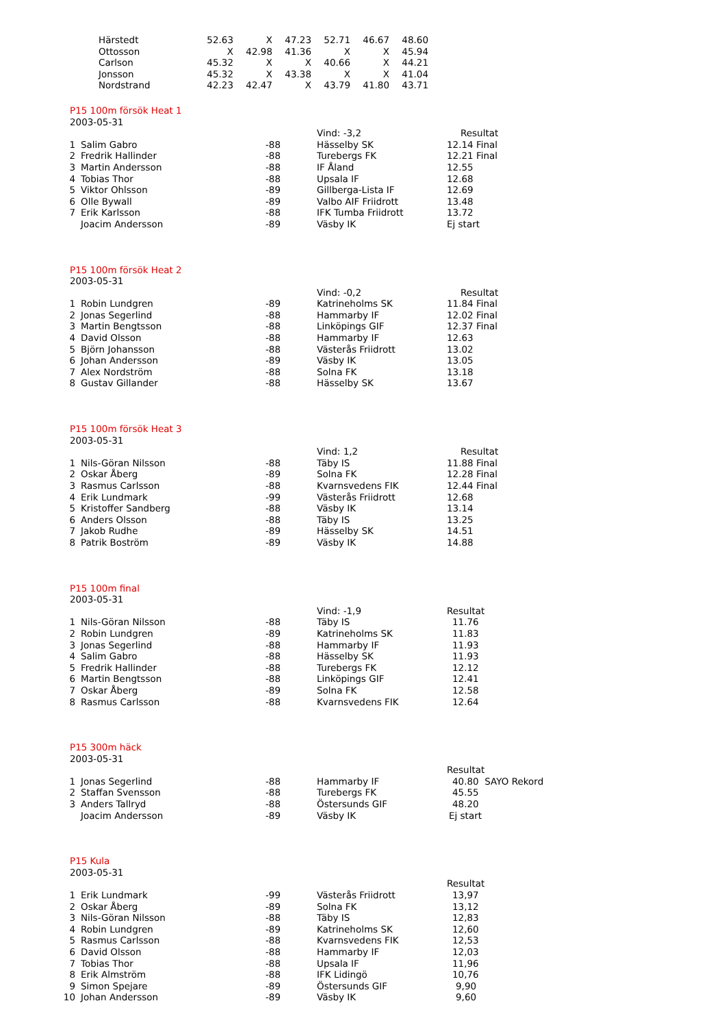| Härstedt | 52.63 | X | 47.23 | 52.71 | 46.67 | 48.60 |
| Ottosson | X | 42.98 | 41.36 | X | X | 45.94 |
| Carlson | 45.32 | X | X | 40.66 | X | 44.21 |
| Jonsson | 45.32 | X | 43.38 | X | X | 41.04 |
| Nordstrand | 42.23 | 42.47 | X | 43.79 | 41.80 | 43.71 |
| P15 100m försök Heat 1 | | | | |
| 2003-05-31 | | | | |
| | | | Vind: -3,2 | Resultat |
| 1 | Salim Gabro | -88 | Hässelby SK | 12.14 Final |
| 2 | Fredrik Hallinder | -88 | Turebergs FK | 12.21 Final |
| 3 | Martin Andersson | -88 | IF Åland | 12.55 |
| 4 | Tobias Thor | -88 | Upsala IF | 12.68 |
| 5 | Viktor Ohlsson | -89 | Gillberga-Lista IF | 12.69 |
| 6 | Olle Bywall | -89 | Valbo AIF Friidrott | 13.48 |
| 7 | Erik Karlsson | -88 | IFK Tumba Friidrott | 13.72 |
| | Joacim Andersson | -89 | Väsby IK | Ej start |
| P15 100m försök Heat 2 | | | | |
| 2003-05-31 | | | | |
| | | | Vind: -0,2 | Resultat |
| 1 | Robin Lundgren | -89 | Katrineholms SK | 11.84 Final |
| 2 | Jonas Segerlind | -88 | Hammarby IF | 12.02 Final |
| 3 | Martin Bengtsson | -88 | Linköpings GIF | 12.37 Final |
| 4 | David Olsson | -88 | Hammarby IF | 12.63 |
| 5 | Björn Johansson | -88 | Västerås Friidrott | 13.02 |
| 6 | Johan Andersson | -89 | Väsby IK | 13.05 |
| 7 | Alex Nordström | -88 | Solna FK | 13.18 |
| 8 | Gustav Gillander | -88 | Hässelby SK | 13.67 |
| P15 100m försök Heat 3 | | | | |
| 2003-05-31 | | | | |
| | | | Vind: 1,2 | Resultat |
| 1 | Nils-Göran Nilsson | -88 | Täby IS | 11.88 Final |
| 2 | Oskar Åberg | -89 | Solna FK | 12.28 Final |
| 3 | Rasmus Carlsson | -88 | Kvarnsvedens FIK | 12.44 Final |
| 4 | Erik Lundmark | -99 | Västerås Friidrott | 12.68 |
| 5 | Kristoffer Sandberg | -88 | Väsby IK | 13.14 |
| 6 | Anders Olsson | -88 | Täby IS | 13.25 |
| 7 | Jakob Rudhe | -89 | Hässelby SK | 14.51 |
| 8 | Patrik Boström | -89 | Väsby IK | 14.88 |
| P15 100m final | | | | |
| 2003-05-31 | | | | |
| | | | Vind: -1,9 | Resultat |
| 1 | Nils-Göran Nilsson | -88 | Täby IS | 11.76 |
| 2 | Robin Lundgren | -89 | Katrineholms SK | 11.83 |
| 3 | Jonas Segerlind | -88 | Hammarby IF | 11.93 |
| 4 | Salim Gabro | -88 | Hässelby SK | 11.93 |
| 5 | Fredrik Hallinder | -88 | Turebergs FK | 12.12 |
| 6 | Martin Bengtsson | -88 | Linköpings GIF | 12.41 |
| 7 | Oskar Åberg | -89 | Solna FK | 12.58 |
| 8 | Rasmus Carlsson | -88 | Kvarnsvedens FIK | 12.64 |
| P15 300m häck | | | | |
| 2003-05-31 | | | | |
| | | | | Resultat |
| 1 | Jonas Segerlind | -88 | Hammarby IF | 40.80 SAYO Rekord |
| 2 | Staffan Svensson | -88 | Turebergs FK | 45.55 |
| 3 | Anders Tallryd | -88 | Östersunds GIF | 48.20 |
| | Joacim Andersson | -89 | Väsby IK | Ej start |
| P15 Kula | | | | |
| 2003-05-31 | | | | |
| | | | | Resultat |
| 1 | Erik Lundmark | -99 | Västerås Friidrott | 13,97 |
| 2 | Oskar Åberg | -89 | Solna FK | 13,12 |
| 3 | Nils-Göran Nilsson | -88 | Täby IS | 12,83 |
| 4 | Robin Lundgren | -89 | Katrineholms SK | 12,60 |
| 5 | Rasmus Carlsson | -88 | Kvarnsvedens FIK | 12,53 |
| 6 | David Olsson | -88 | Hammarby IF | 12,03 |
| 7 | Tobias Thor | -88 | Upsala IF | 11,96 |
| 8 | Erik Almström | -88 | IFK Lidingö | 10,76 |
| 9 | Simon Spejare | -89 | Östersunds GIF | 9,90 |
| 10 | Johan Andersson | -89 | Väsby IK | 9,60 |